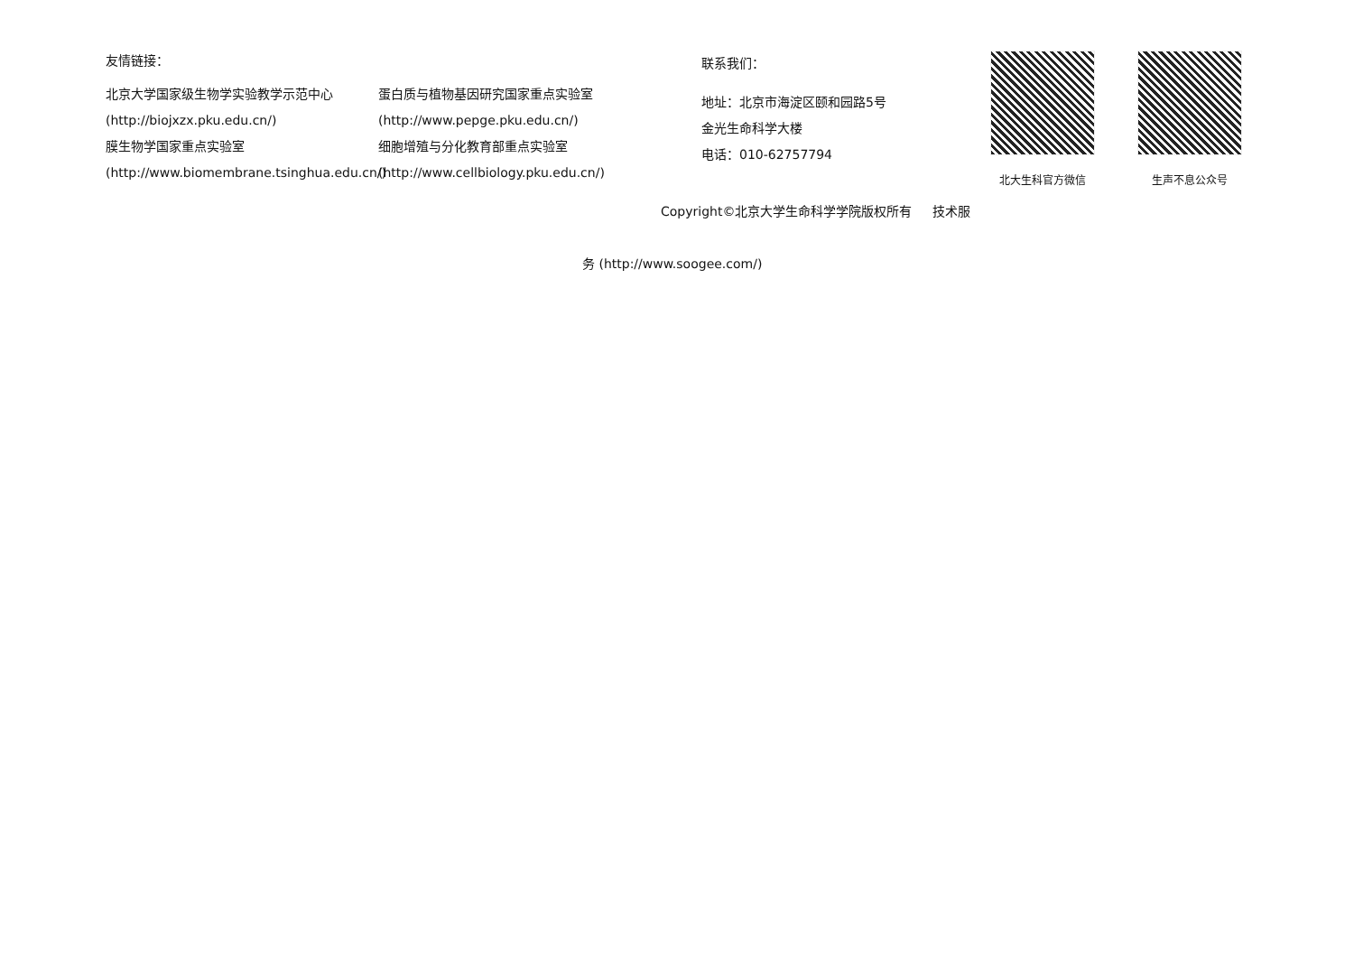友情链接：
北京大学国家级生物学实验教学示范中心
(http://biojxzx.pku.edu.cn/)
膜生物学国家重点实验室
(http://www.biomembrane.tsinghua.edu.cn/)
蛋白质与植物基因研究国家重点实验室
(http://www.pepge.pku.edu.cn/)
细胞增殖与分化教育部重点实验室
(http://www.cellbiology.pku.edu.cn/)
联系我们：
地址：北京市海淀区颐和园路5号
金光生命科学大楼
电话：010-62757794
北大生科官方微信 生声不息公众号
Copyright©北京大学生命科学学院版权所有 技术服
务 (http://www.soogee.com/)